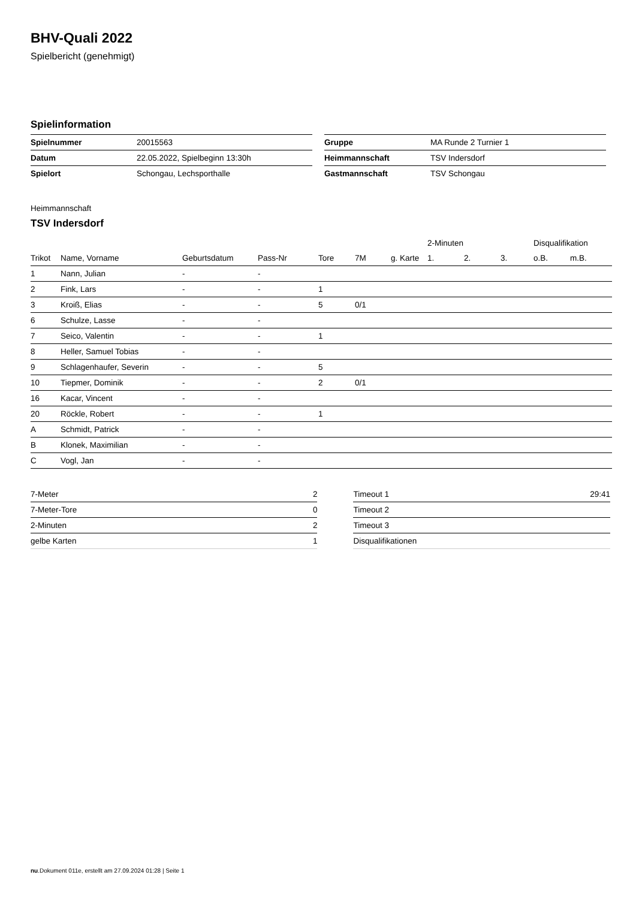BHV-Quali 2022
Spielbericht (genehmigt)
Spielinformation
| Spielnummer | 20015563 |
| Datum | 22.05.2022, Spielbeginn 13:30h |
| Spielort | Schongau, Lechsporthalle |
| Gruppe | MA Runde 2 Turnier 1 |
| Heimmannschaft | TSV Indersdorf |
| Gastmannschaft | TSV Schongau |
Heimmannschaft
TSV Indersdorf
| | | | | | | | 2-Minuten | | | Disqualifikation | |
| --- | --- | --- | --- | --- | --- | --- | --- | --- | --- | --- | --- |
| Trikot | Name, Vorname | Geburtsdatum | Pass-Nr | Tore | 7M | g. Karte | 1. | 2. | 3. | o.B. | m.B. |
| 1 | Nann, Julian | - | - | | | | | | | | |
| 2 | Fink, Lars | - | - | 1 | | | | | | | |
| 3 | Kroiß, Elias | - | - | 5 | 0/1 | | | | | | |
| 6 | Schulze, Lasse | - | - | | | | | | | | |
| 7 | Seico, Valentin | - | - | 1 | | | | | | | |
| 8 | Heller, Samuel Tobias | - | - | | | | | | | | |
| 9 | Schlagenhaufer, Severin | - | - | 5 | | | | | | | |
| 10 | Tiepmer, Dominik | - | - | 2 | 0/1 | | | | | | |
| 16 | Kacar, Vincent | - | - | | | | | | | | |
| 20 | Röckle, Robert | - | - | 1 | | | | | | | |
| A | Schmidt, Patrick | - | - | | | | | | | | |
| B | Klonek, Maximilian | - | - | | | | | | | | |
| C | Vogl, Jan | - | - | | | | | | | | |
| 7-Meter | 2 |
| 7-Meter-Tore | 0 |
| 2-Minuten | 2 |
| gelbe Karten | 1 |
| Timeout 1 | 29:41 |
| Timeout 2 | |
| Timeout 3 | |
| Disqualifikationen | |
nu.Dokument 011e, erstellt am 27.09.2024 01:28 | Seite 1